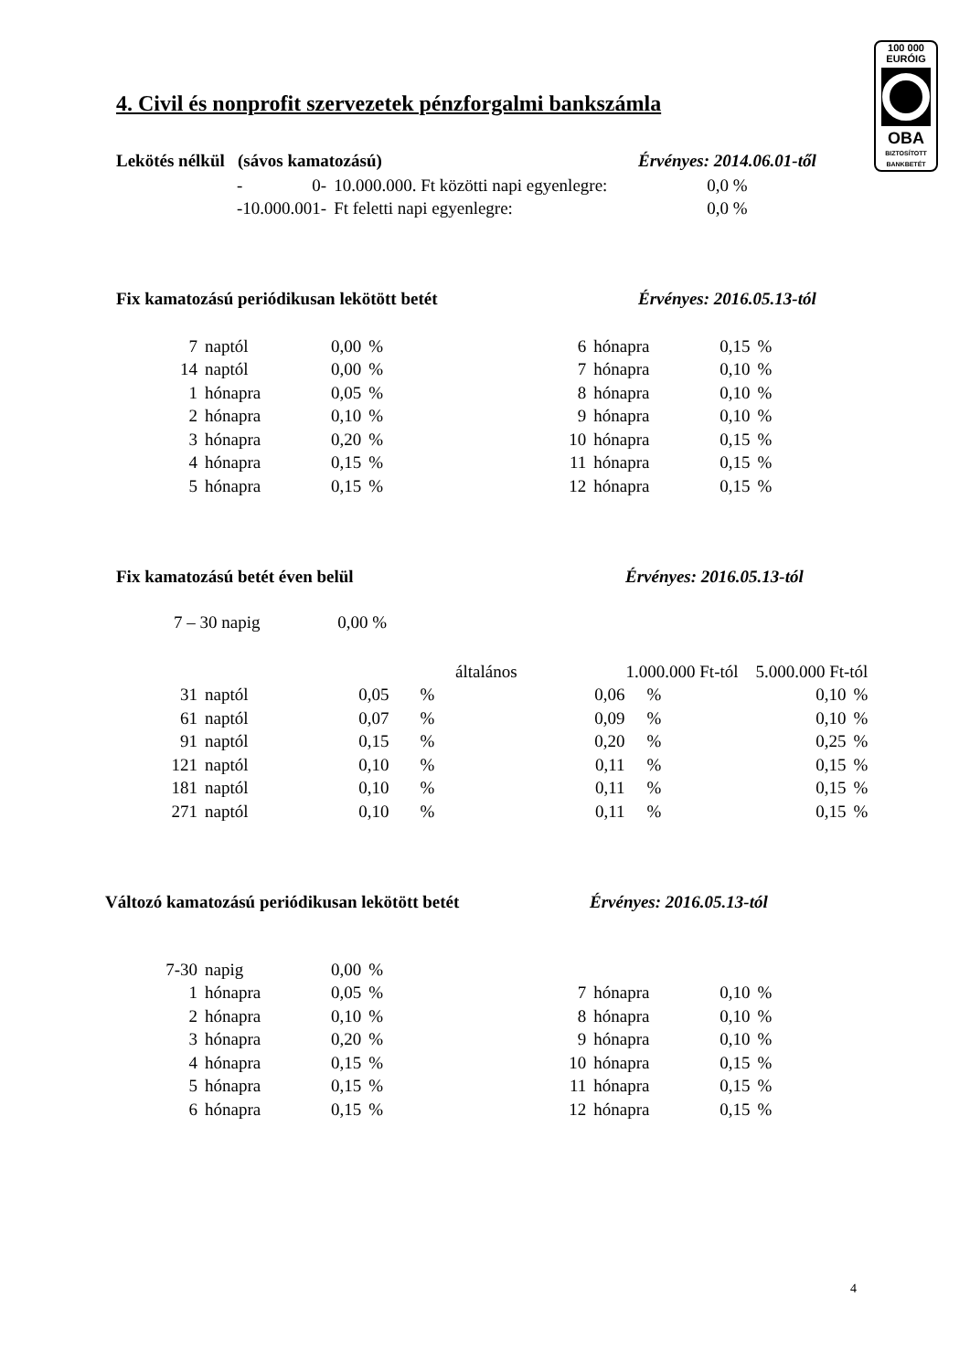100 000
EURÓIG
OBA
BIZTOSÍTOTT
BANKBETÉT
4. Civil és nonprofit szervezetek pénzforgalmi bankszámla
Lekötés nélkül (sávos kamatozású)
Érvényes: 2014.06.01-től
| - | 0- | 10.000.000. Ft közötti napi egyenlegre: | 0,0 % |
| -10.000.001- | | Ft feletti napi egyenlegre: | 0,0 % |
Fix kamatozású periódikusan lekötött betét
Érvényes: 2016.05.13-tól
| 7 | naptól | 0,00 | % | 6 | hónapra | 0,15 | % |
| 14 | naptól | 0,00 | % | 7 | hónapra | 0,10 | % |
| 1 | hónapra | 0,05 | % | 8 | hónapra | 0,10 | % |
| 2 | hónapra | 0,10 | % | 9 | hónapra | 0,10 | % |
| 3 | hónapra | 0,20 | % | 10 | hónapra | 0,15 | % |
| 4 | hónapra | 0,15 | % | 11 | hónapra | 0,15 | % |
| 5 | hónapra | 0,15 | % | 12 | hónapra | 0,15 | % |
Fix kamatozású betét éven belül
Érvényes: 2016.05.13-tól
7 – 30 napig 0,00 %
| | | általános | | 1.000.000 Ft-tól | | 5.000.000 Ft-tól | |
| 31 | naptól | 0,05 | % | 0,06 | % | 0,10 | % |
| 61 | naptól | 0,07 | % | 0,09 | % | 0,10 | % |
| 91 | naptól | 0,15 | % | 0,20 | % | 0,25 | % |
| 121 | naptól | 0,10 | % | 0,11 | % | 0,15 | % |
| 181 | naptól | 0,10 | % | 0,11 | % | 0,15 | % |
| 271 | naptól | 0,10 | % | 0,11 | % | 0,15 | % |
Változó kamatozású periódikusan lekötött betét
Érvényes: 2016.05.13-tól
| 7-30 | napig | 0,00 | % | | | | |
| 1 | hónapra | 0,05 | % | 7 | hónapra | 0,10 | % |
| 2 | hónapra | 0,10 | % | 8 | hónapra | 0,10 | % |
| 3 | hónapra | 0,20 | % | 9 | hónapra | 0,10 | % |
| 4 | hónapra | 0,15 | % | 10 | hónapra | 0,15 | % |
| 5 | hónapra | 0,15 | % | 11 | hónapra | 0,15 | % |
| 6 | hónapra | 0,15 | % | 12 | hónapra | 0,15 | % |
4